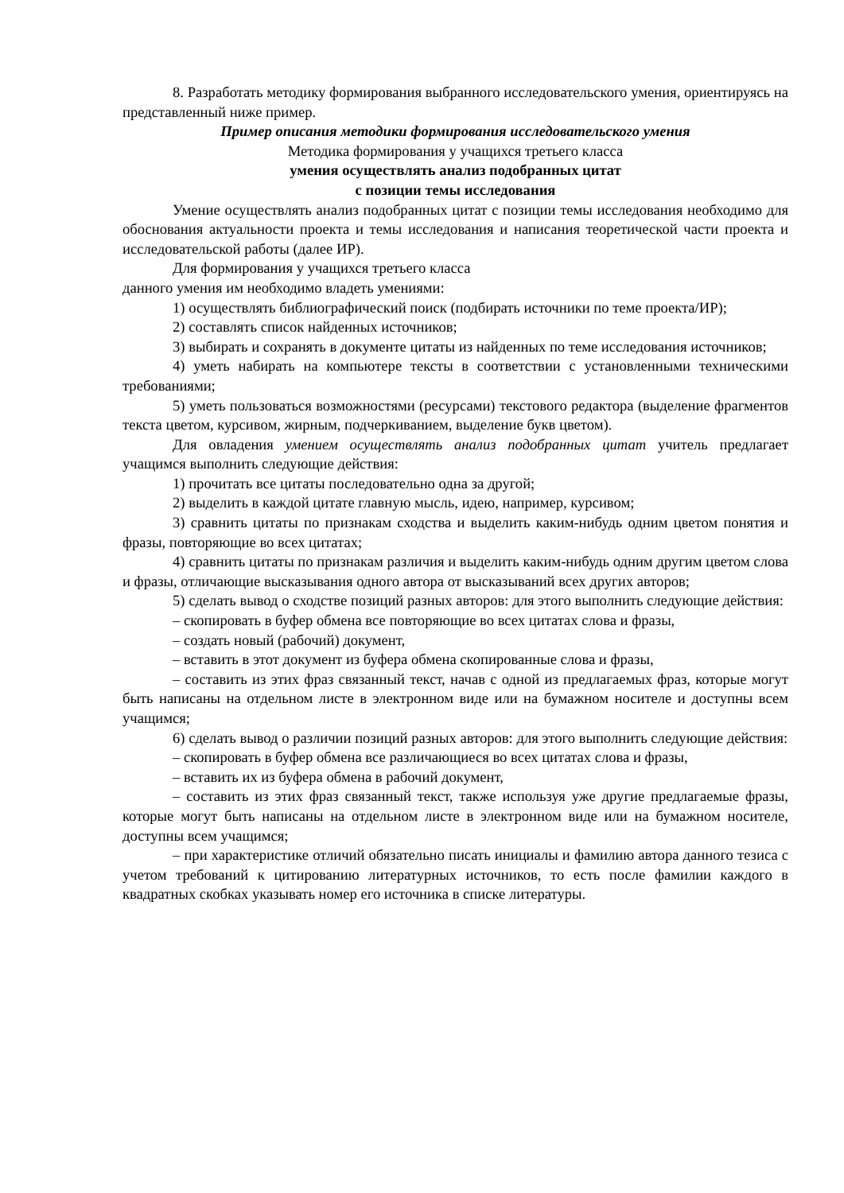8. Разработать методику формирования выбранного исследовательского умения, ориентируясь на представленный ниже пример.
Пример описания методики формирования исследовательского умения
Методика формирования у учащихся третьего класса
умения осуществлять анализ подобранных цитат
с позиции темы исследования
Умение осуществлять анализ подобранных цитат с позиции темы исследования необходимо для обоснования актуальности проекта и темы исследования и написания теоретической части проекта и исследовательской работы (далее ИР).
Для формирования у учащихся третьего класса
данного умения им необходимо владеть умениями:
1) осуществлять библиографический поиск (подбирать источники по теме проекта/ИР);
2) составлять список найденных источников;
3) выбирать и сохранять в документе цитаты из найденных по теме исследования источников;
4) уметь набирать на компьютере тексты в соответствии с установленными техническими требованиями;
5) уметь пользоваться возможностями (ресурсами) текстового редактора (выделение фрагментов текста цветом, курсивом, жирным, подчеркиванием, выделение букв цветом).
Для овладения умением осуществлять анализ подобранных цитат учитель предлагает учащимся выполнить следующие действия:
1) прочитать все цитаты последовательно одна за другой;
2) выделить в каждой цитате главную мысль, идею, например, курсивом;
3) сравнить цитаты по признакам сходства и выделить каким-нибудь одним цветом понятия и фразы, повторяющие во всех цитатах;
4) сравнить цитаты по признакам различия и выделить каким-нибудь одним другим цветом слова и фразы, отличающие высказывания одного автора от высказываний всех других авторов;
5) сделать вывод о сходстве позиций разных авторов: для этого выполнить следующие действия:
– скопировать в буфер обмена все повторяющие во всех цитатах слова и фразы,
– создать новый (рабочий) документ,
– вставить в этот документ из буфера обмена скопированные слова и фразы,
– составить из этих фраз связанный текст, начав с одной из предлагаемых фраз, которые могут быть написаны на отдельном листе в электронном виде или на бумажном носителе и доступны всем учащимся;
6) сделать вывод о различии позиций разных авторов: для этого выполнить следующие действия:
– скопировать в буфер обмена все различающиеся во всех цитатах слова и фразы,
– вставить их из буфера обмена в рабочий документ,
– составить из этих фраз связанный текст, также используя уже другие предлагаемые фразы, которые могут быть написаны на отдельном листе в электронном виде или на бумажном носителе, доступны всем учащимся;
– при характеристике отличий обязательно писать инициалы и фамилию автора данного тезиса с учетом требований к цитированию литературных источников, то есть после фамилии каждого в квадратных скобках указывать номер его источника в списке литературы.